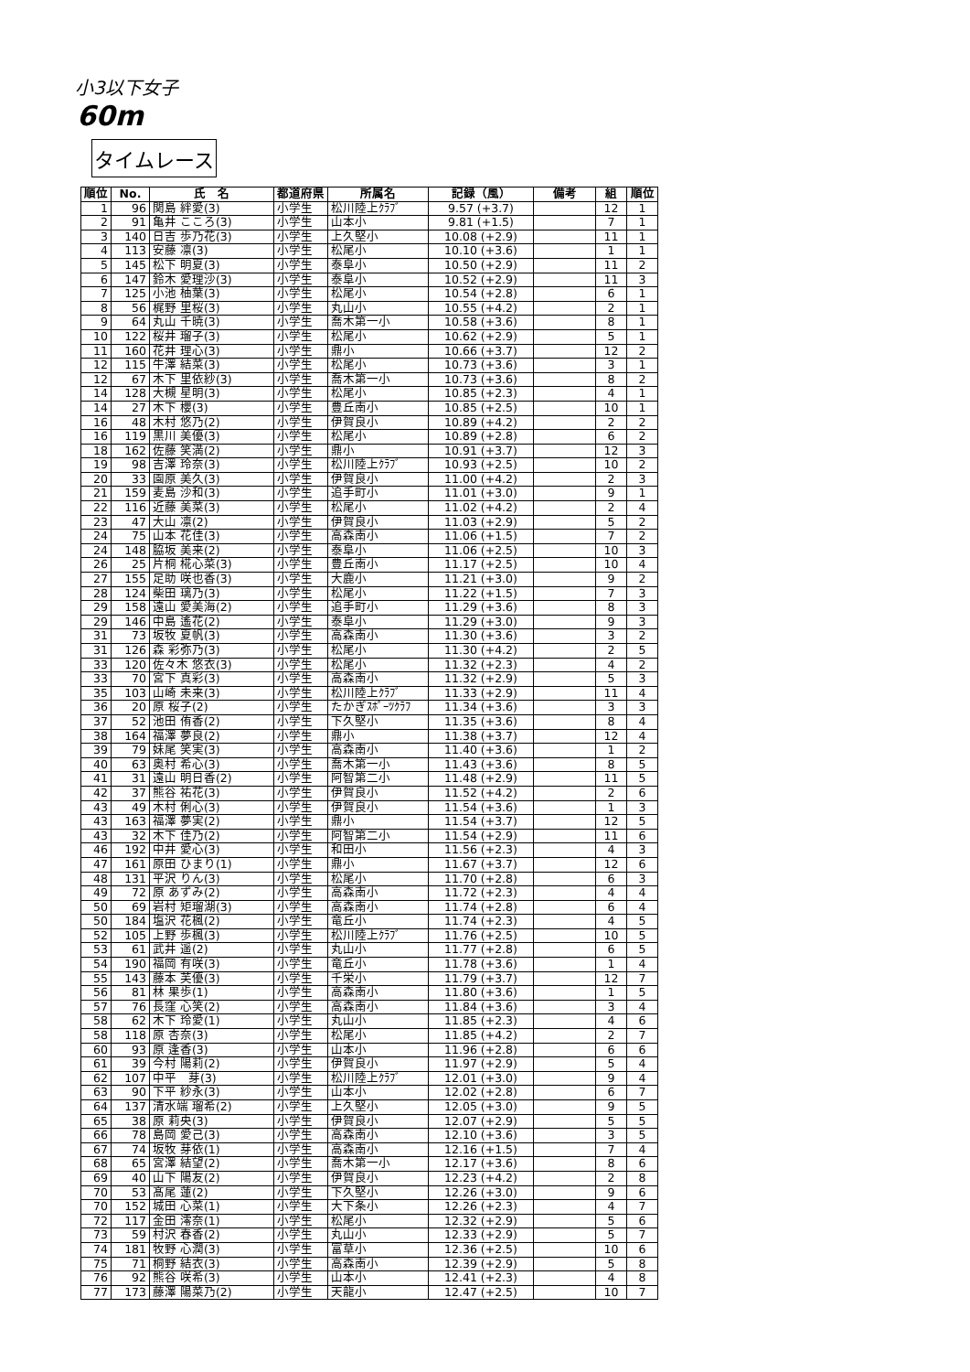小3以下女子
60m
タイムレース
| 順位 | No. | 氏 名 | 都道府県 | 所属名 | 記録（風） | 備考 | 組 | 順位 |
| --- | --- | --- | --- | --- | --- | --- | --- | --- |
| 1 | 96 | 関島 絆愛(3) | 小学生 | 松川陸上ｸﾗﾌﾞ | 9.57 (+3.7) | | 12 | 1 |
| 2 | 91 | 亀井 こころ(3) | 小学生 | 山本小 | 9.81 (+1.5) | | 7 | 1 |
| 3 | 140 | 日吉 歩乃花(3) | 小学生 | 上久堅小 | 10.08 (+2.9) | | 11 | 1 |
| 4 | 113 | 安藤 凛(3) | 小学生 | 松尾小 | 10.10 (+3.6) | | 1 | 1 |
| 5 | 145 | 松下 明夏(3) | 小学生 | 泰阜小 | 10.50 (+2.9) | | 11 | 2 |
| 6 | 147 | 鈴木 愛理沙(3) | 小学生 | 泰阜小 | 10.52 (+2.9) | | 11 | 3 |
| 7 | 125 | 小池 柚葉(3) | 小学生 | 松尾小 | 10.54 (+2.8) | | 6 | 1 |
| 8 | 56 | 梶野 里桜(3) | 小学生 | 丸山小 | 10.55 (+4.2) | | 2 | 1 |
| 9 | 64 | 丸山 千暁(3) | 小学生 | 喬木第一小 | 10.58 (+3.6) | | 8 | 1 |
| 10 | 122 | 桜井 瑠子(3) | 小学生 | 松尾小 | 10.62 (+2.9) | | 5 | 1 |
| 11 | 160 | 花井 理心(3) | 小学生 | 鼎小 | 10.66 (+3.7) | | 12 | 2 |
| 12 | 115 | 牛澤 結菜(3) | 小学生 | 松尾小 | 10.73 (+3.6) | | 3 | 1 |
| 12 | 67 | 木下 里依紗(3) | 小学生 | 喬木第一小 | 10.73 (+3.6) | | 8 | 2 |
| 14 | 128 | 大槻 星明(3) | 小学生 | 松尾小 | 10.85 (+2.3) | | 4 | 1 |
| 14 | 27 | 木下 櫻(3) | 小学生 | 豊丘南小 | 10.85 (+2.5) | | 10 | 1 |
| 16 | 48 | 木村 悠乃(2) | 小学生 | 伊賀良小 | 10.89 (+4.2) | | 2 | 2 |
| 16 | 119 | 黒川 美優(3) | 小学生 | 松尾小 | 10.89 (+2.8) | | 6 | 2 |
| 18 | 162 | 佐藤 笑満(2) | 小学生 | 鼎小 | 10.91 (+3.7) | | 12 | 3 |
| 19 | 98 | 吉澤 玲奈(3) | 小学生 | 松川陸上ｸﾗﾌﾞ | 10.93 (+2.5) | | 10 | 2 |
| 20 | 33 | 園原 美久(3) | 小学生 | 伊賀良小 | 11.00 (+4.2) | | 2 | 3 |
| 21 | 159 | 麦島 沙和(3) | 小学生 | 追手町小 | 11.01 (+3.0) | | 9 | 1 |
| 22 | 116 | 近藤 美菜(3) | 小学生 | 松尾小 | 11.02 (+4.2) | | 2 | 4 |
| 23 | 47 | 大山 凛(2) | 小学生 | 伊賀良小 | 11.03 (+2.9) | | 5 | 2 |
| 24 | 75 | 山本 花佳(3) | 小学生 | 高森南小 | 11.06 (+1.5) | | 7 | 2 |
| 24 | 148 | 脇坂 美来(2) | 小学生 | 泰阜小 | 11.06 (+2.5) | | 10 | 3 |
| 26 | 25 | 片桐 椛心菜(3) | 小学生 | 豊丘南小 | 11.17 (+2.5) | | 10 | 4 |
| 27 | 155 | 足助 咲也香(3) | 小学生 | 大鹿小 | 11.21 (+3.0) | | 9 | 2 |
| 28 | 124 | 柴田 璃乃(3) | 小学生 | 松尾小 | 11.22 (+1.5) | | 7 | 3 |
| 29 | 158 | 遠山 愛美海(2) | 小学生 | 追手町小 | 11.29 (+3.6) | | 8 | 3 |
| 29 | 146 | 中島 遙花(2) | 小学生 | 泰阜小 | 11.29 (+3.0) | | 9 | 3 |
| 31 | 73 | 坂牧 夏帆(3) | 小学生 | 高森南小 | 11.30 (+3.6) | | 3 | 2 |
| 31 | 126 | 森 彩弥乃(3) | 小学生 | 松尾小 | 11.30 (+4.2) | | 2 | 5 |
| 33 | 120 | 佐々木 悠衣(3) | 小学生 | 松尾小 | 11.32 (+2.3) | | 4 | 2 |
| 33 | 70 | 宮下 真彩(3) | 小学生 | 高森南小 | 11.32 (+2.9) | | 5 | 3 |
| 35 | 103 | 山崎 未来(3) | 小学生 | 松川陸上ｸﾗﾌﾞ | 11.33 (+2.9) | | 11 | 4 |
| 36 | 20 | 原 桜子(2) | 小学生 | たかぎｽﾎﾟｰﾂｸﾗﾌ | 11.34 (+3.6) | | 3 | 3 |
| 37 | 52 | 池田 侑香(2) | 小学生 | 下久堅小 | 11.35 (+3.6) | | 8 | 4 |
| 38 | 164 | 福澤 夢良(2) | 小学生 | 鼎小 | 11.38 (+3.7) | | 12 | 4 |
| 39 | 79 | 妹尾 笑実(3) | 小学生 | 高森南小 | 11.40 (+3.6) | | 1 | 2 |
| 40 | 63 | 奥村 希心(3) | 小学生 | 喬木第一小 | 11.43 (+3.6) | | 8 | 5 |
| 41 | 31 | 遠山 明日香(2) | 小学生 | 阿智第二小 | 11.48 (+2.9) | | 11 | 5 |
| 42 | 37 | 熊谷 祐花(3) | 小学生 | 伊賀良小 | 11.52 (+4.2) | | 2 | 6 |
| 43 | 49 | 木村 俐心(3) | 小学生 | 伊賀良小 | 11.54 (+3.6) | | 1 | 3 |
| 43 | 163 | 福澤 夢実(2) | 小学生 | 鼎小 | 11.54 (+3.7) | | 12 | 5 |
| 43 | 32 | 木下 佳乃(2) | 小学生 | 阿智第二小 | 11.54 (+2.9) | | 11 | 6 |
| 46 | 192 | 中井 愛心(3) | 小学生 | 和田小 | 11.56 (+2.3) | | 4 | 3 |
| 47 | 161 | 原田 ひまり(1) | 小学生 | 鼎小 | 11.67 (+3.7) | | 12 | 6 |
| 48 | 131 | 平沢 りん(3) | 小学生 | 松尾小 | 11.70 (+2.8) | | 6 | 3 |
| 49 | 72 | 原 あずみ(2) | 小学生 | 高森南小 | 11.72 (+2.3) | | 4 | 4 |
| 50 | 69 | 岩村 矩瑠湖(3) | 小学生 | 高森南小 | 11.74 (+2.8) | | 6 | 4 |
| 50 | 184 | 塩沢 花楓(2) | 小学生 | 竜丘小 | 11.74 (+2.3) | | 4 | 5 |
| 52 | 105 | 上野 歩楓(3) | 小学生 | 松川陸上ｸﾗﾌﾞ | 11.76 (+2.5) | | 10 | 5 |
| 53 | 61 | 武井 遥(2) | 小学生 | 丸山小 | 11.77 (+2.8) | | 6 | 5 |
| 54 | 190 | 福岡 有咲(3) | 小学生 | 竜丘小 | 11.78 (+3.6) | | 1 | 4 |
| 55 | 143 | 藤本 芙優(3) | 小学生 | 千栄小 | 11.79 (+3.7) | | 12 | 7 |
| 56 | 81 | 林 果歩(1) | 小学生 | 高森南小 | 11.80 (+3.6) | | 1 | 5 |
| 57 | 76 | 長窪 心笑(2) | 小学生 | 高森南小 | 11.84 (+3.6) | | 3 | 4 |
| 58 | 62 | 木下 玲愛(1) | 小学生 | 丸山小 | 11.85 (+2.3) | | 4 | 6 |
| 58 | 118 | 原 杏奈(3) | 小学生 | 松尾小 | 11.85 (+4.2) | | 2 | 7 |
| 60 | 93 | 原 逢香(3) | 小学生 | 山本小 | 11.96 (+2.8) | | 6 | 6 |
| 61 | 39 | 今村 陽莉(2) | 小学生 | 伊賀良小 | 11.97 (+2.9) | | 5 | 4 |
| 62 | 107 | 中平 芽(3) | 小学生 | 松川陸上ｸﾗﾌﾞ | 12.01 (+3.0) | | 9 | 4 |
| 63 | 90 | 下平 紗永(3) | 小学生 | 山本小 | 12.02 (+2.8) | | 6 | 7 |
| 64 | 137 | 清水端 瑠希(2) | 小学生 | 上久堅小 | 12.05 (+3.0) | | 9 | 5 |
| 65 | 38 | 原 莉央(3) | 小学生 | 伊賀良小 | 12.07 (+2.9) | | 5 | 5 |
| 66 | 78 | 島岡 愛己(3) | 小学生 | 高森南小 | 12.10 (+3.6) | | 3 | 5 |
| 67 | 74 | 坂牧 芽依(1) | 小学生 | 高森南小 | 12.16 (+1.5) | | 7 | 4 |
| 68 | 65 | 宮澤 結望(2) | 小学生 | 喬木第一小 | 12.17 (+3.6) | | 8 | 6 |
| 69 | 40 | 山下 陽友(2) | 小学生 | 伊賀良小 | 12.23 (+4.2) | | 2 | 8 |
| 70 | 53 | 髙尾 蓮(2) | 小学生 | 下久堅小 | 12.26 (+3.0) | | 9 | 6 |
| 70 | 152 | 城田 心菜(1) | 小学生 | 大下条小 | 12.26 (+2.3) | | 4 | 7 |
| 72 | 117 | 金田 澪奈(1) | 小学生 | 松尾小 | 12.32 (+2.9) | | 5 | 6 |
| 73 | 59 | 村沢 春香(2) | 小学生 | 丸山小 | 12.33 (+2.9) | | 5 | 7 |
| 74 | 181 | 牧野 心潤(3) | 小学生 | 富草小 | 12.36 (+2.5) | | 10 | 6 |
| 75 | 71 | 桐野 結衣(3) | 小学生 | 高森南小 | 12.39 (+2.9) | | 5 | 8 |
| 76 | 92 | 熊谷 咲希(3) | 小学生 | 山本小 | 12.41 (+2.3) | | 4 | 8 |
| 77 | 173 | 藤澤 陽菜乃(2) | 小学生 | 天龍小 | 12.47 (+2.5) | | 10 | 7 |